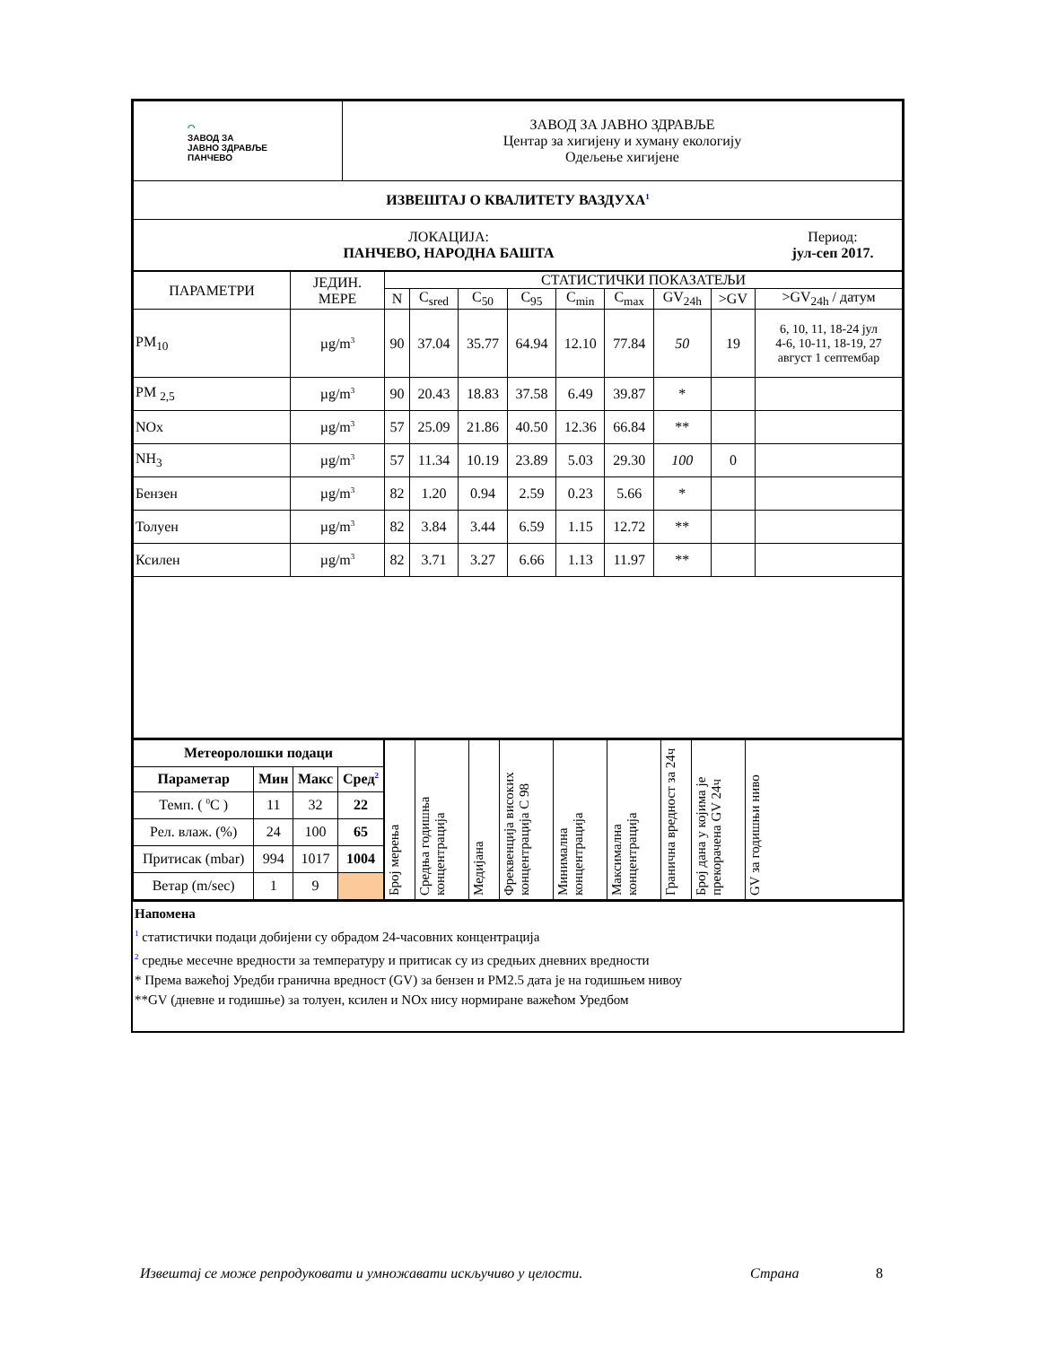| ⌒ ЗАВОД ЗА ЈАВНО ЗДРАВЉЕ ПАНЧЕВО | ЗАВОД ЗА ЈАВНО ЗДРАВЉЕ Центар за хигијену и хуману екологију Одељење хигијене | |
| ИЗВЕШТАЈ О КВАЛИТЕТУ ВАЗДУХА<sup>1</sup> | | |
| ЛОКАЦИЈА: ПАНЧЕВО, НАРОДНА БАШТА | | Период: јул-сеп 2017. |
| ПАРАМЕТРИ | ЈЕДИН. МЕРЕ | СТАТИСТИЧКИ ПОКАЗАТЕЉИ | | | | | | | | |
| | | N | C<sub>sred</sub> | C<sub>50</sub> | C<sub>95</sub> | C<sub>min</sub> | C<sub>max</sub> | GV<sub>24h</sub> | >GV | >GV<sub>24h</sub> / датум |
| PM<sub>10</sub> | µg/m<sup>3</sup> | 90 | 37.04 | 35.77 | 64.94 | 12.10 | 77.84 | 50 | 19 | 6, 10, 11, 18-24 јул 4-6, 10-11, 18-19, 27 август 1 септембар |
| PM <sub>2,5</sub> | µg/m<sup>3</sup> | 90 | 20.43 | 18.83 | 37.58 | 6.49 | 39.87 | * | | |
| NOx | µg/m<sup>3</sup> | 57 | 25.09 | 21.86 | 40.50 | 12.36 | 66.84 | ** | | |
| NH<sub>3</sub> | µg/m<sup>3</sup> | 57 | 11.34 | 10.19 | 23.89 | 5.03 | 29.30 | 100 | 0 | |
| Бензен | µg/m<sup>3</sup> | 82 | 1.20 | 0.94 | 2.59 | 0.23 | 5.66 | * | | |
| Толуен | µg/m<sup>3</sup> | 82 | 3.84 | 3.44 | 6.59 | 1.15 | 12.72 | ** | | |
| Ксилен | µg/m<sup>3</sup> | 82 | 3.71 | 3.27 | 6.66 | 1.13 | 11.97 | ** | | |
| Метеоролошки подаци | | | |
| --- | --- | --- | --- |
| Параметар | Мин | Макс | Сред<sup>2</sup> |
| Темп. ( <sup>0</sup>C ) | 11 | 32 | 22 |
| Рел. влаж. (%) | 24 | 100 | 65 |
| Притисак (mbar) | 994 | 1017 | 1004 |
| Ветар (m/sec) | 1 | 9 | |
| Број мерења | Средња годишња концентрација | Медијана | Фреквенција високих концентрација C 98 | Минимална концентрација | Максимална концентрација | Гранична вредност за 24ч | Број дана у којима је прекорачена GV 24ч | GV за годишњи ниво |
Напомена
<sup>1</sup> статистички подаци добијени су обрадом 24-часовних концентрација
<sup>2</sup> средње месечне вредности за температуру и притисак су из средњих дневних вредности
* Према важећој Уредби гранична вредност (GV) за бензен и PM2.5 дата је на годишњем нивоу
**GV (дневне и годишње) за толуен, ксилен и NOx нису нормиране важећом Уредбом
Извештај се може репродуковати и умножавати искључиво у целости. Страна 8